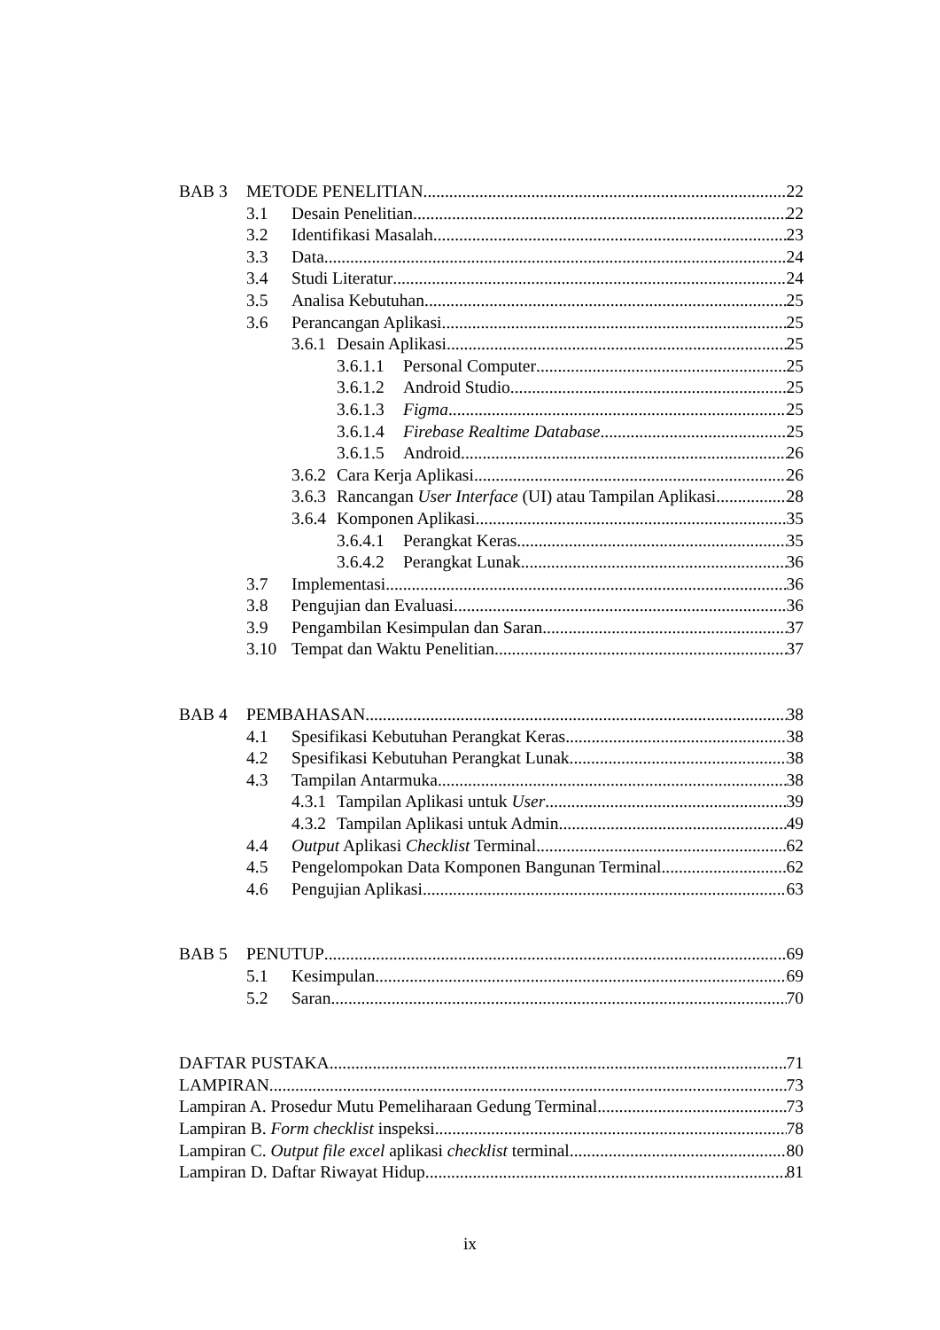BAB 3 METODE PENELITIAN 22
3.1 Desain Penelitian 22
3.2 Identifikasi Masalah 23
3.3 Data 24
3.4 Studi Literatur 24
3.5 Analisa Kebutuhan 25
3.6 Perancangan Aplikasi 25
3.6.1 Desain Aplikasi 25
3.6.1.1 Personal Computer 25
3.6.1.2 Android Studio 25
3.6.1.3 Figma 25
3.6.1.4 Firebase Realtime Database 25
3.6.1.5 Android 26
3.6.2 Cara Kerja Aplikasi 26
3.6.3 Rancangan User Interface (UI) atau Tampilan Aplikasi 28
3.6.4 Komponen Aplikasi 35
3.6.4.1 Perangkat Keras 35
3.6.4.2 Perangkat Lunak 36
3.7 Implementasi 36
3.8 Pengujian dan Evaluasi 36
3.9 Pengambilan Kesimpulan dan Saran 37
3.10 Tempat dan Waktu Penelitian 37
BAB 4 PEMBAHASAN 38
4.1 Spesifikasi Kebutuhan Perangkat Keras 38
4.2 Spesifikasi Kebutuhan Perangkat Lunak 38
4.3 Tampilan Antarmuka 38
4.3.1 Tampilan Aplikasi untuk User 39
4.3.2 Tampilan Aplikasi untuk Admin 49
4.4 Output Aplikasi Checklist Terminal 62
4.5 Pengelompokan Data Komponen Bangunan Terminal 62
4.6 Pengujian Aplikasi 63
BAB 5 PENUTUP 69
5.1 Kesimpulan 69
5.2 Saran 70
DAFTAR PUSTAKA 71
LAMPIRAN 73
Lampiran A. Prosedur Mutu Pemeliharaan Gedung Terminal 73
Lampiran B. Form checklist inspeksi 78
Lampiran C. Output file excel aplikasi checklist terminal 80
Lampiran D. Daftar Riwayat Hidup 81
ix